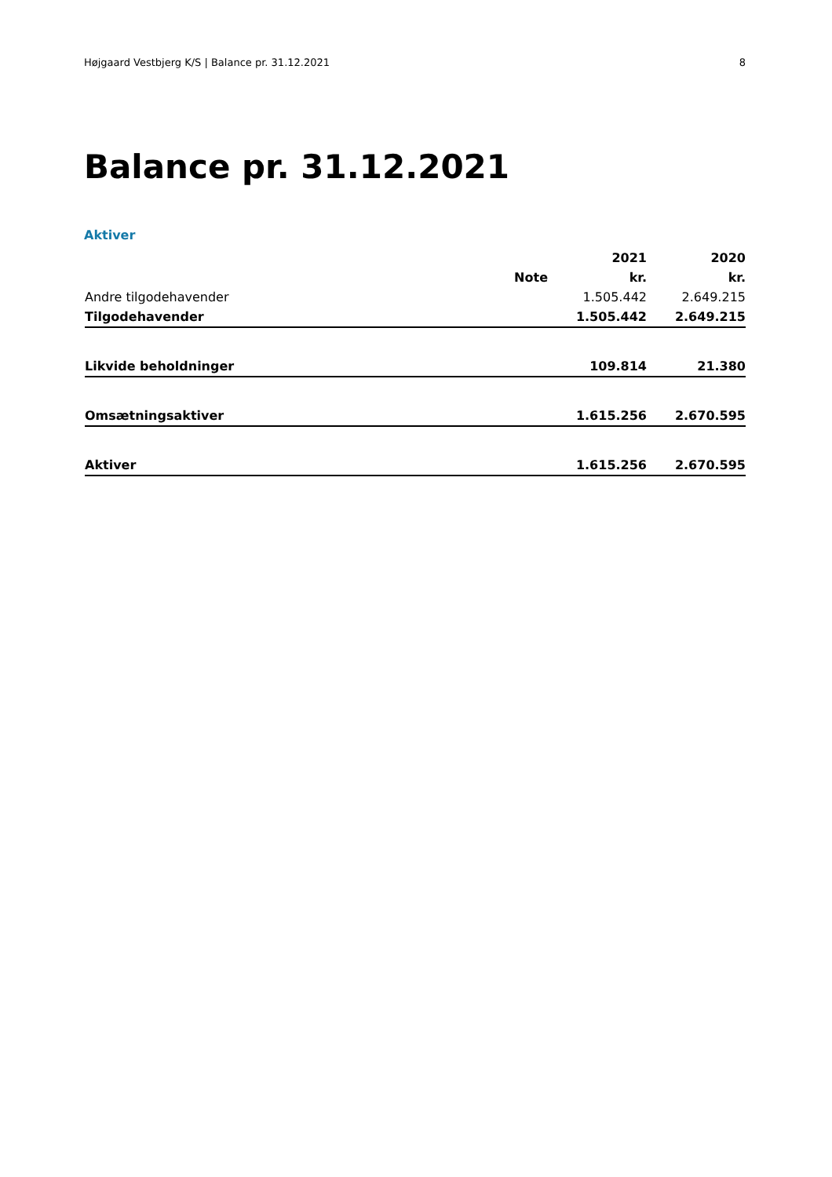Højgaard Vestbjerg K/S | Balance pr. 31.12.2021 8
Balance pr. 31.12.2021
Aktiver
| | | 2021 | 2020 |
| --- | --- | --- | --- |
| | Note | kr. | kr. |
| Andre tilgodehavender | | 1.505.442 | 2.649.215 |
| Tilgodehavender | | 1.505.442 | 2.649.215 |
| Likvide beholdninger | | 109.814 | 21.380 |
| Omsætningsaktiver | | 1.615.256 | 2.670.595 |
| Aktiver | | 1.615.256 | 2.670.595 |